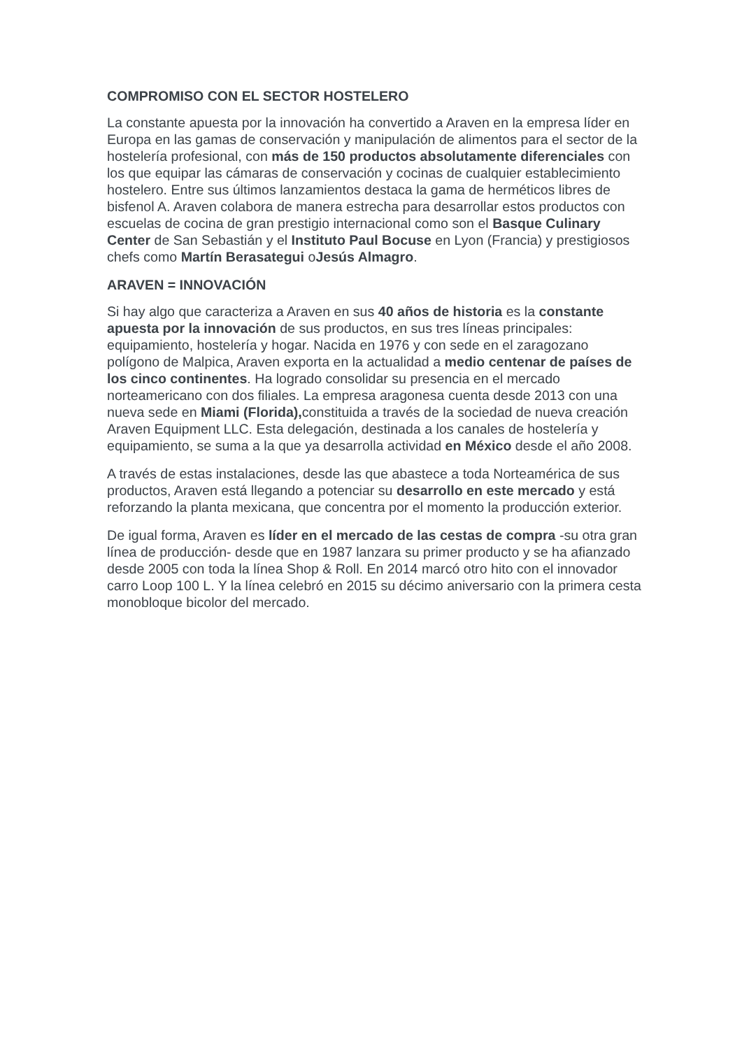COMPROMISO CON EL SECTOR HOSTELERO
La constante apuesta por la innovación ha convertido a Araven en la empresa líder en Europa en las gamas de conservación y manipulación de alimentos para el sector de la hostelería profesional, con más de 150 productos absolutamente diferenciales con los que equipar las cámaras de conservación y cocinas de cualquier establecimiento hostelero. Entre sus últimos lanzamientos destaca la gama de herméticos libres de bisfenol A. Araven colabora de manera estrecha para desarrollar estos productos con escuelas de cocina de gran prestigio internacional como son el Basque Culinary Center de San Sebastián y el Instituto Paul Bocuse en Lyon (Francia) y prestigiosos chefs como Martín Berasategui oJesús Almagro.
ARAVEN = INNOVACIÓN
Si hay algo que caracteriza a Araven en sus 40 años de historia es la constante apuesta por la innovación de sus productos, en sus tres líneas principales: equipamiento, hostelería y hogar. Nacida en 1976 y con sede en el zaragozano polígono de Malpica, Araven exporta en la actualidad a medio centenar de países de los cinco continentes. Ha logrado consolidar su presencia en el mercado norteamericano con dos filiales. La empresa aragonesa cuenta desde 2013 con una nueva sede en Miami (Florida), constituida a través de la sociedad de nueva creación Araven Equipment LLC. Esta delegación, destinada a los canales de hostelería y equipamiento, se suma a la que ya desarrolla actividad en México desde el año 2008.
A través de estas instalaciones, desde las que abastece a toda Norteamérica de sus productos, Araven está llegando a potenciar su desarrollo en este mercado y está reforzando la planta mexicana, que concentra por el momento la producción exterior.
De igual forma, Araven es líder en el mercado de las cestas de compra -su otra gran línea de producción- desde que en 1987 lanzara su primer producto y se ha afianzado desde 2005 con toda la línea Shop & Roll. En 2014 marcó otro hito con el innovador carro Loop 100 L. Y la línea celebró en 2015 su décimo aniversario con la primera cesta monobloque bicolor del mercado.